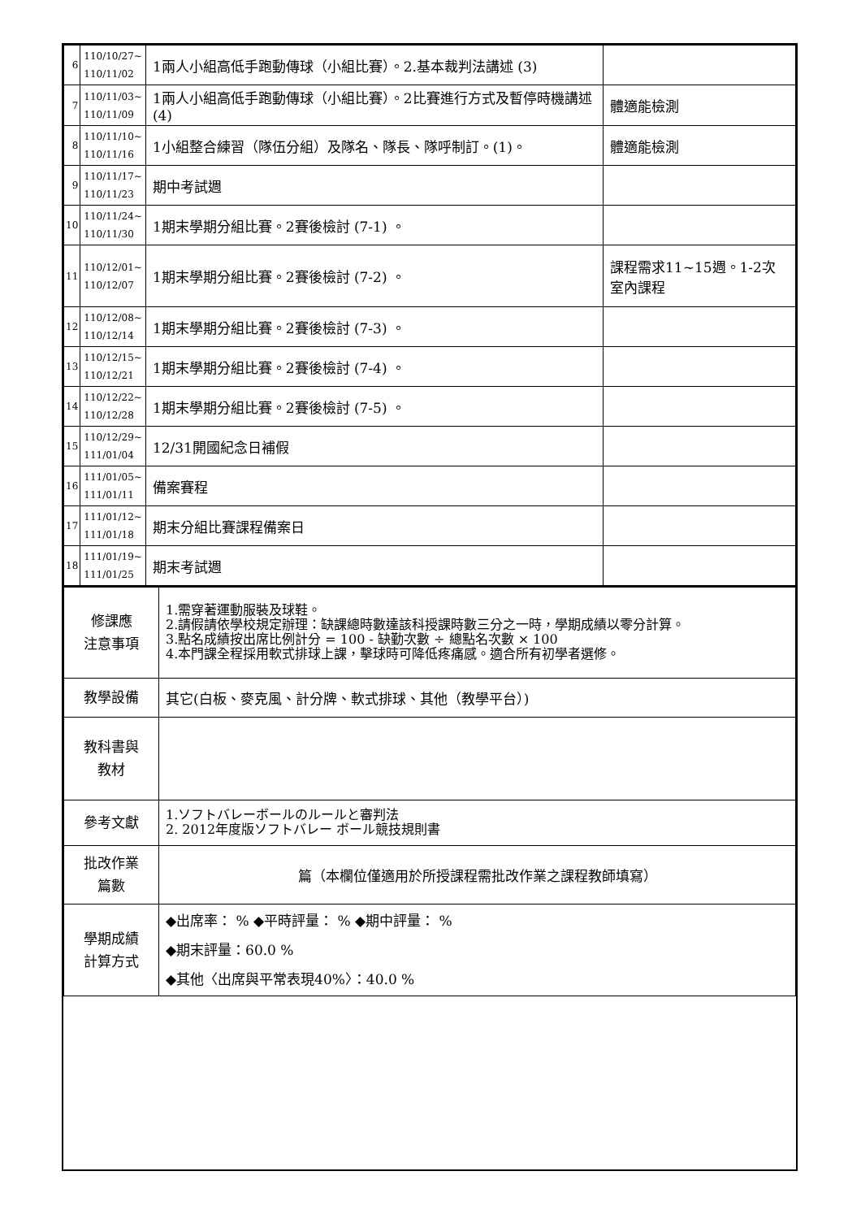| 6 | 110/10/27~ 110/11/02 | 1兩人小組高低手跑動傳球（小組比賽）。2.基本裁判法講述 (3) | |
| 7 | 110/11/03~ 110/11/09 | 1兩人小組高低手跑動傳球（小組比賽）。2比賽進行方式及暫停時機講述 (4) | 體適能檢測 |
| 8 | 110/11/10~ 110/11/16 | 1小組整合練習（隊伍分組）及隊名、隊長、隊呼制訂。(1)。 | 體適能檢測 |
| 9 | 110/11/17~ 110/11/23 | 期中考試週 | |
| 10 | 110/11/24~ 110/11/30 | 1期末學期分組比賽。2賽後檢討 (7-1) 。 | |
| 11 | 110/12/01~ 110/12/07 | 1期末學期分組比賽。2賽後檢討 (7-2) 。 | 課程需求11~15週。1-2次室內課程 |
| 12 | 110/12/08~ 110/12/14 | 1期末學期分組比賽。2賽後檢討 (7-3) 。 | |
| 13 | 110/12/15~ 110/12/21 | 1期末學期分組比賽。2賽後檢討 (7-4) 。 | |
| 14 | 110/12/22~ 110/12/28 | 1期末學期分組比賽。2賽後檢討 (7-5) 。 | |
| 15 | 110/12/29~ 111/01/04 | 12/31開國紀念日補假 | |
| 16 | 111/01/05~ 111/01/11 | 備案賽程 | |
| 17 | 111/01/12~ 111/01/18 | 期末分組比賽課程備案日 | |
| 18 | 111/01/19~ 111/01/25 | 期末考試週 | |
| 修課應 注意事項 | 1.需穿著運動服裝及球鞋。 2.請假請依學校規定辦理：缺課總時數達該科授課時數三分之一時，學期成績以零分計算。 3.點名成績按出席比例計分 = 100 - 缺勤次數 ÷ 總點名次數 × 100 4.本門課全程採用軟式排球上課，擊球時可降低疼痛感。適合所有初學者選修。 |
| 教學設備 | 其它(白板、麥克風、計分牌、軟式排球、其他（教學平台）) |
| 教科書與 教材 | |
| 參考文獻 | 1.ソフトバレーボールのルールと審判法 2. 2012年度版ソフトバレー ボール競技規則書 |
| 批改作業 篇數 | 篇（本欄位僅適用於所授課程需批改作業之課程教師填寫） |
| 學期成績 計算方式 | ◆出席率： % ◆平時評量： % ◆期中評量： % ◆期末評量：60.0 % ◆其他〈出席與平常表現40%〉：40.0 % |